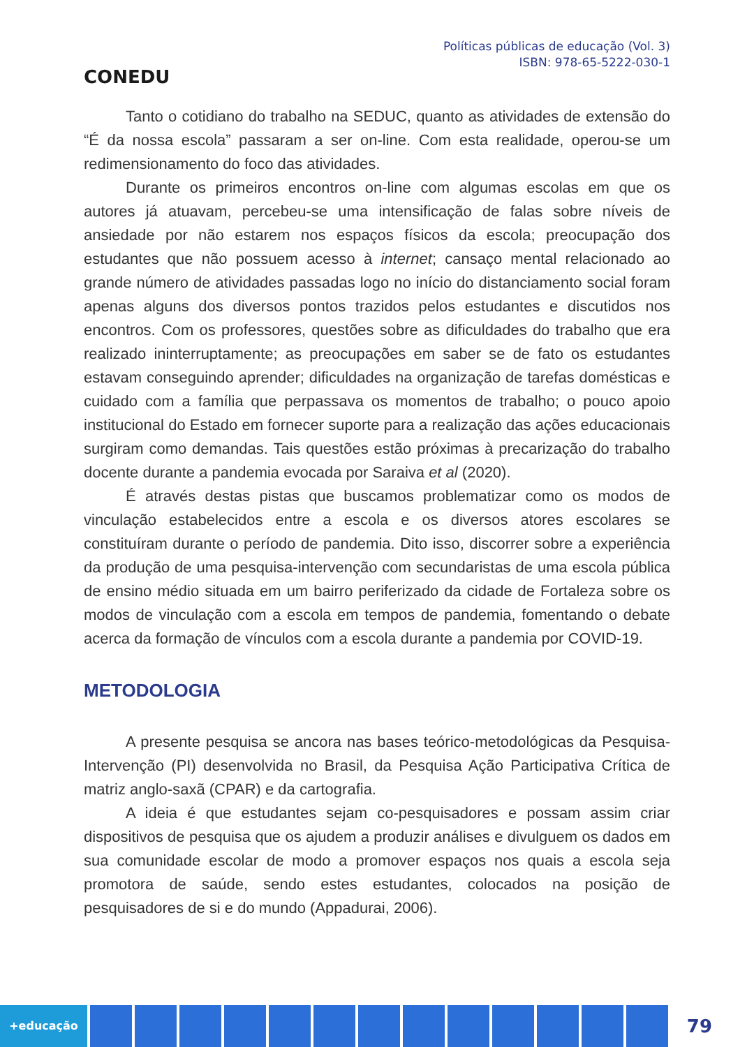CONEDU
Políticas públicas de educação (Vol. 3)
ISBN: 978-65-5222-030-1
Tanto o cotidiano do trabalho na SEDUC, quanto as atividades de extensão do “É da nossa escola” passaram a ser on-line. Com esta realidade, operou-se um redimensionamento do foco das atividades.
Durante os primeiros encontros on-line com algumas escolas em que os autores já atuavam, percebeu-se uma intensificação de falas sobre níveis de ansiedade por não estarem nos espaços físicos da escola; preocupação dos estudantes que não possuem acesso à internet; cansaço mental relacionado ao grande número de atividades passadas logo no início do distanciamento social foram apenas alguns dos diversos pontos trazidos pelos estudantes e discutidos nos encontros. Com os professores, questões sobre as dificuldades do trabalho que era realizado ininterruptamente; as preocupações em saber se de fato os estudantes estavam conseguindo aprender; dificuldades na organização de tarefas domésticas e cuidado com a família que perpassava os momentos de trabalho; o pouco apoio institucional do Estado em fornecer suporte para a realização das ações educacionais surgiram como demandas. Tais questões estão próximas à precarização do trabalho docente durante a pandemia evocada por Saraiva et al (2020).
É através destas pistas que buscamos problematizar como os modos de vinculação estabelecidos entre a escola e os diversos atores escolares se constituíram durante o período de pandemia. Dito isso, discorrer sobre a experiência da produção de uma pesquisa-intervenção com secundaristas de uma escola pública de ensino médio situada em um bairro periferizado da cidade de Fortaleza sobre os modos de vinculação com a escola em tempos de pandemia, fomentando o debate acerca da formação de vínculos com a escola durante a pandemia por COVID-19.
METODOLOGIA
A presente pesquisa se ancora nas bases teórico-metodológicas da Pesquisa-Intervenção (PI) desenvolvida no Brasil, da Pesquisa Ação Participativa Crítica de matriz anglo-saxã (CPAR) e da cartografia.
A ideia é que estudantes sejam co-pesquisadores e possam assim criar dispositivos de pesquisa que os ajudem a produzir análises e divulguem os dados em sua comunidade escolar de modo a promover espaços nos quais a escola seja promotora de saúde, sendo estes estudantes, colocados na posição de pesquisadores de si e do mundo (Appadurai, 2006).
+educação
79